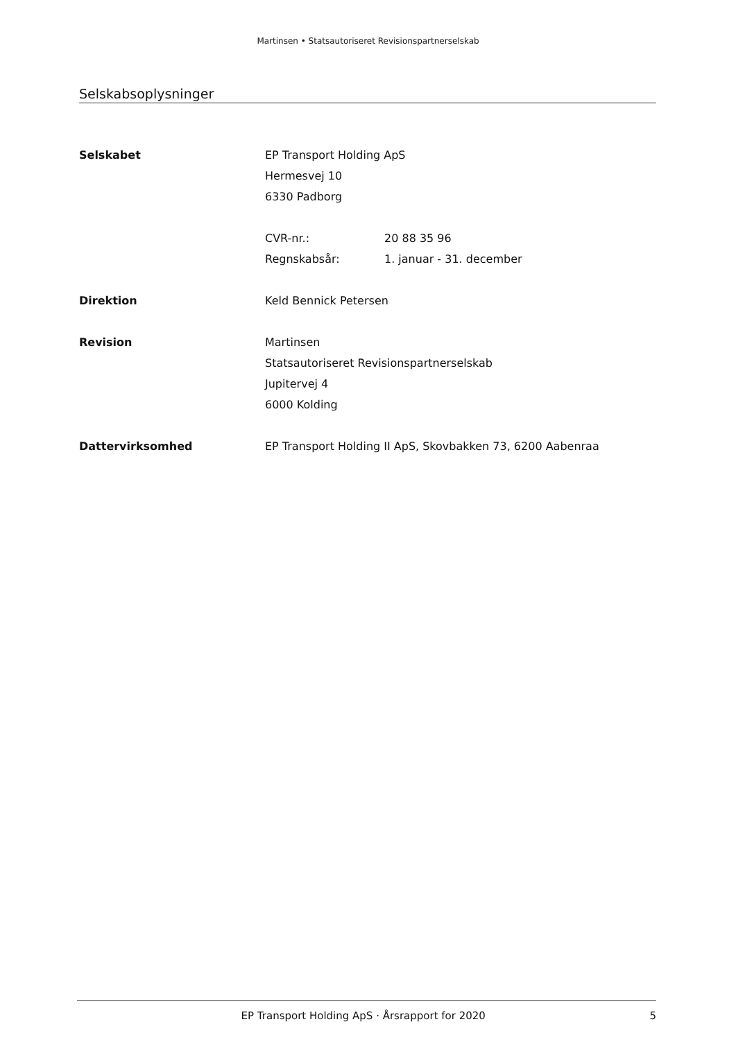Martinsen • Statsautoriseret Revisionspartnerselskab
Selskabsoplysninger
Selskabet EP Transport Holding ApS
Hermesvej 10
6330 Padborg
CVR-nr.: 20 88 35 96
Regnskabsår: 1. januar - 31. december
Direktion Keld Bennick Petersen
Revision Martinsen
Statsautoriseret Revisionspartnerselskab
Jupitervej 4
6000 Kolding
Dattervirksomhed EP Transport Holding II ApS, Skovbakken 73, 6200 Aabenraa
EP Transport Holding ApS · Årsrapport for 2020
5